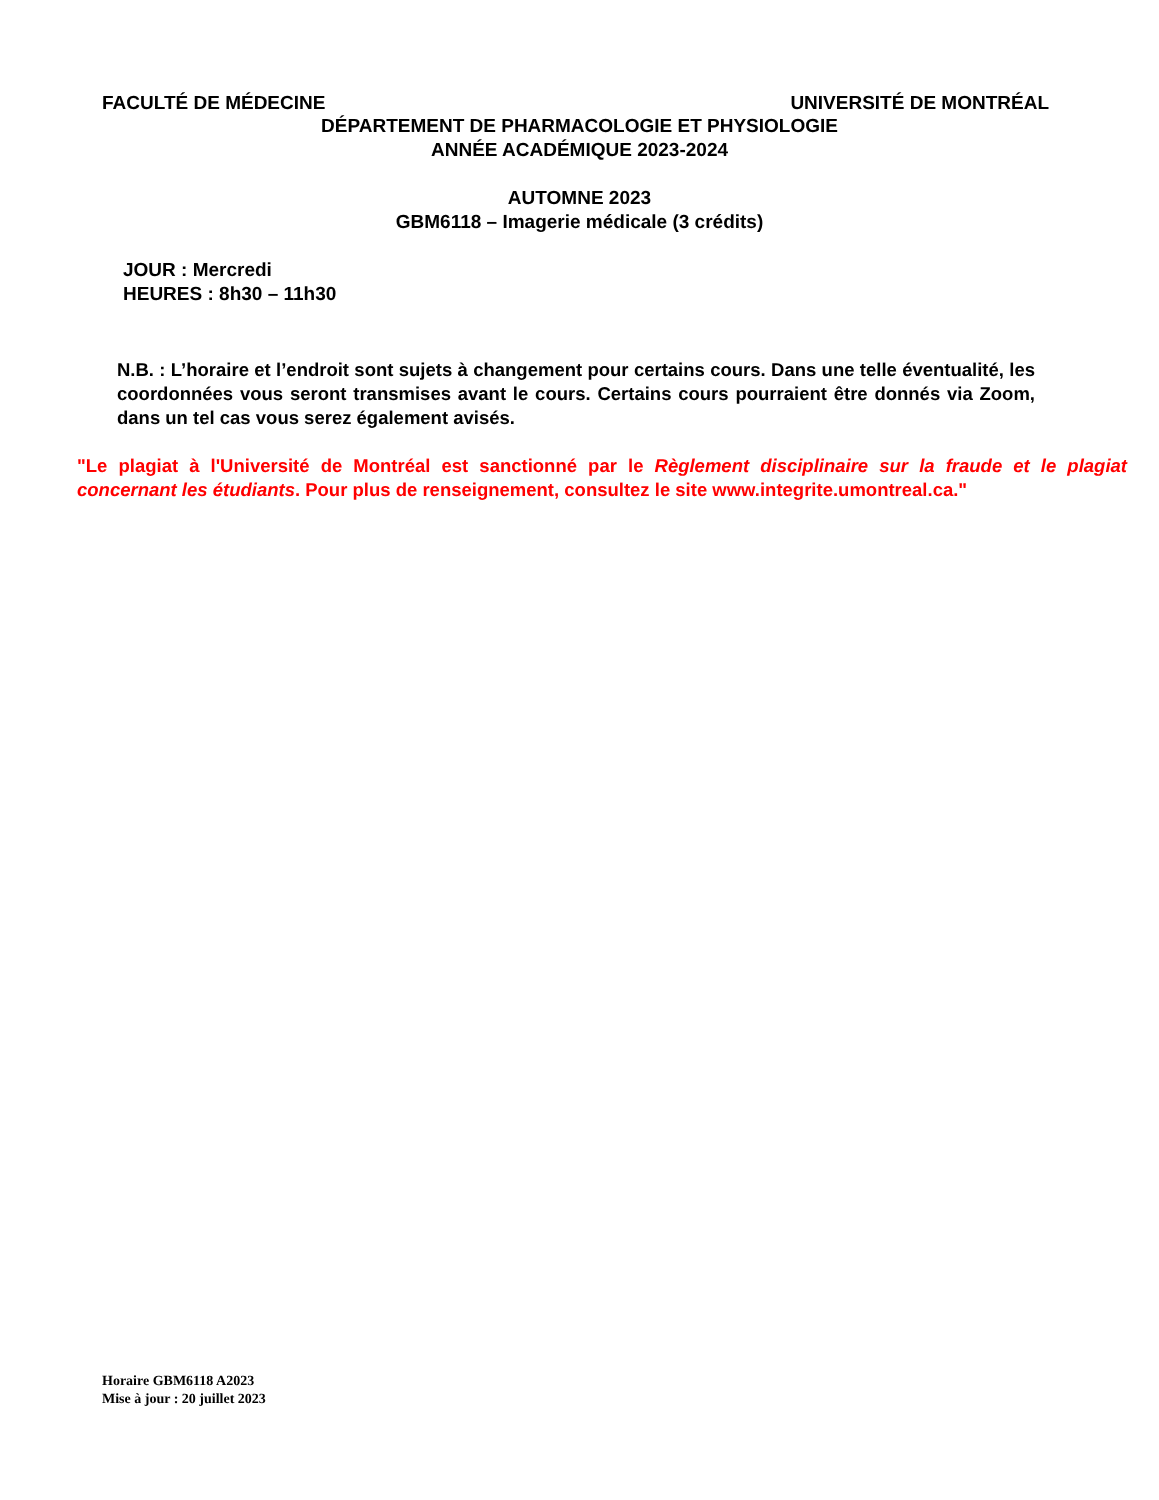FACULTÉ DE MÉDECINE UNIVERSITÉ DE MONTRÉAL
DÉPARTEMENT DE PHARMACOLOGIE ET PHYSIOLOGIE
ANNÉE ACADÉMIQUE 2023-2024
AUTOMNE 2023
GBM6118 – Imagerie médicale (3 crédits)
JOUR : Mercredi
HEURES : 8h30 – 11h30
N.B. : L’horaire et l’endroit sont sujets à changement pour certains cours. Dans une telle éventualité, les coordonnées vous seront transmises avant le cours. Certains cours pourraient être donnés via Zoom, dans un tel cas vous serez également avisés.
"Le plagiat à l'Université de Montréal est sanctionné par le Règlement disciplinaire sur la fraude et le plagiat concernant les étudiants. Pour plus de renseignement, consultez le site www.integrite.umontreal.ca."
Horaire GBM6118 A2023
Mise à jour : 20 juillet 2023